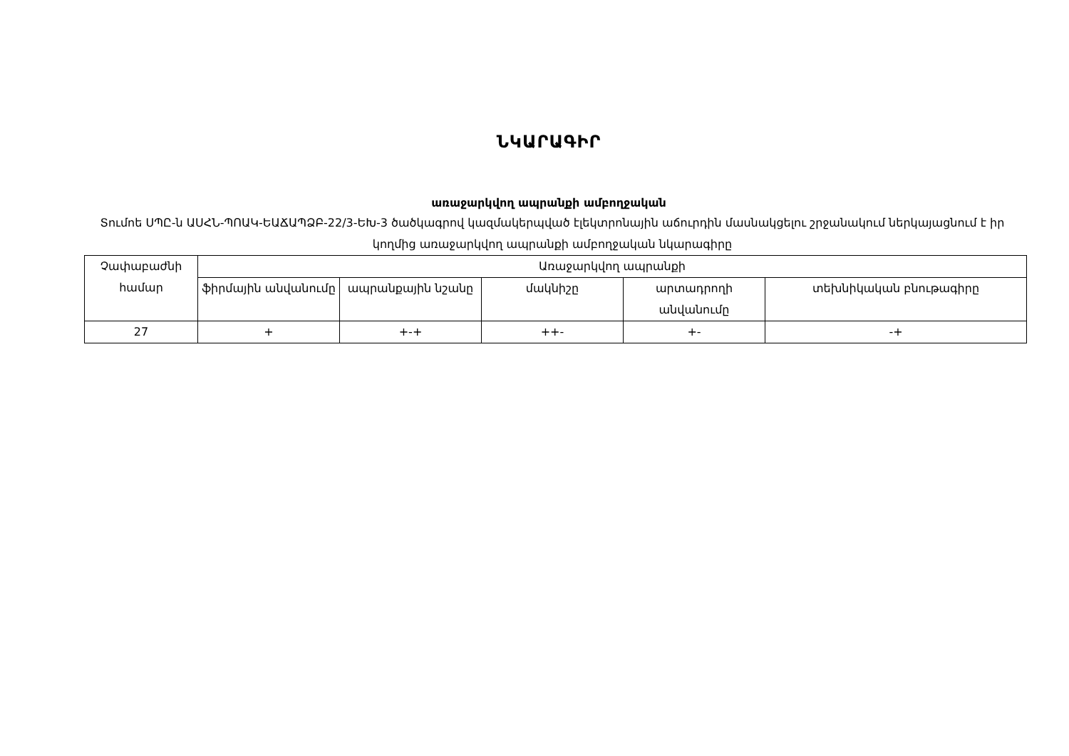ՆԿԱՐԱԳԻՐ
առաջարկվող ապրանքի ամբողջական
Տումոե ՍՊԸ-ն ԱՍՀՆ-ՊՈԱԿ-ԵԱՃԱՊՁԲ-22/3-ԵԽ-3 ծածկագրով կազմակերպված էլեկտրոնային աճուրդին մասնակցելու շրջանակում ներկայացնում է իր կողմից առաջարկվող ապրանքի ամբողջական նկարագիրը
| Չափաբաժնի համար | Առաջարկվող ապրանքի | | | | |
| --- | --- | --- | --- | --- | --- |
| | ֆիրմային անվանումը | ապրանքային նշանը | մակնիշը | արտադրողի անվանումը | տեխնիկական բնութագիրը |
| 27 | + | +-+ | ++- | +- | -+ |